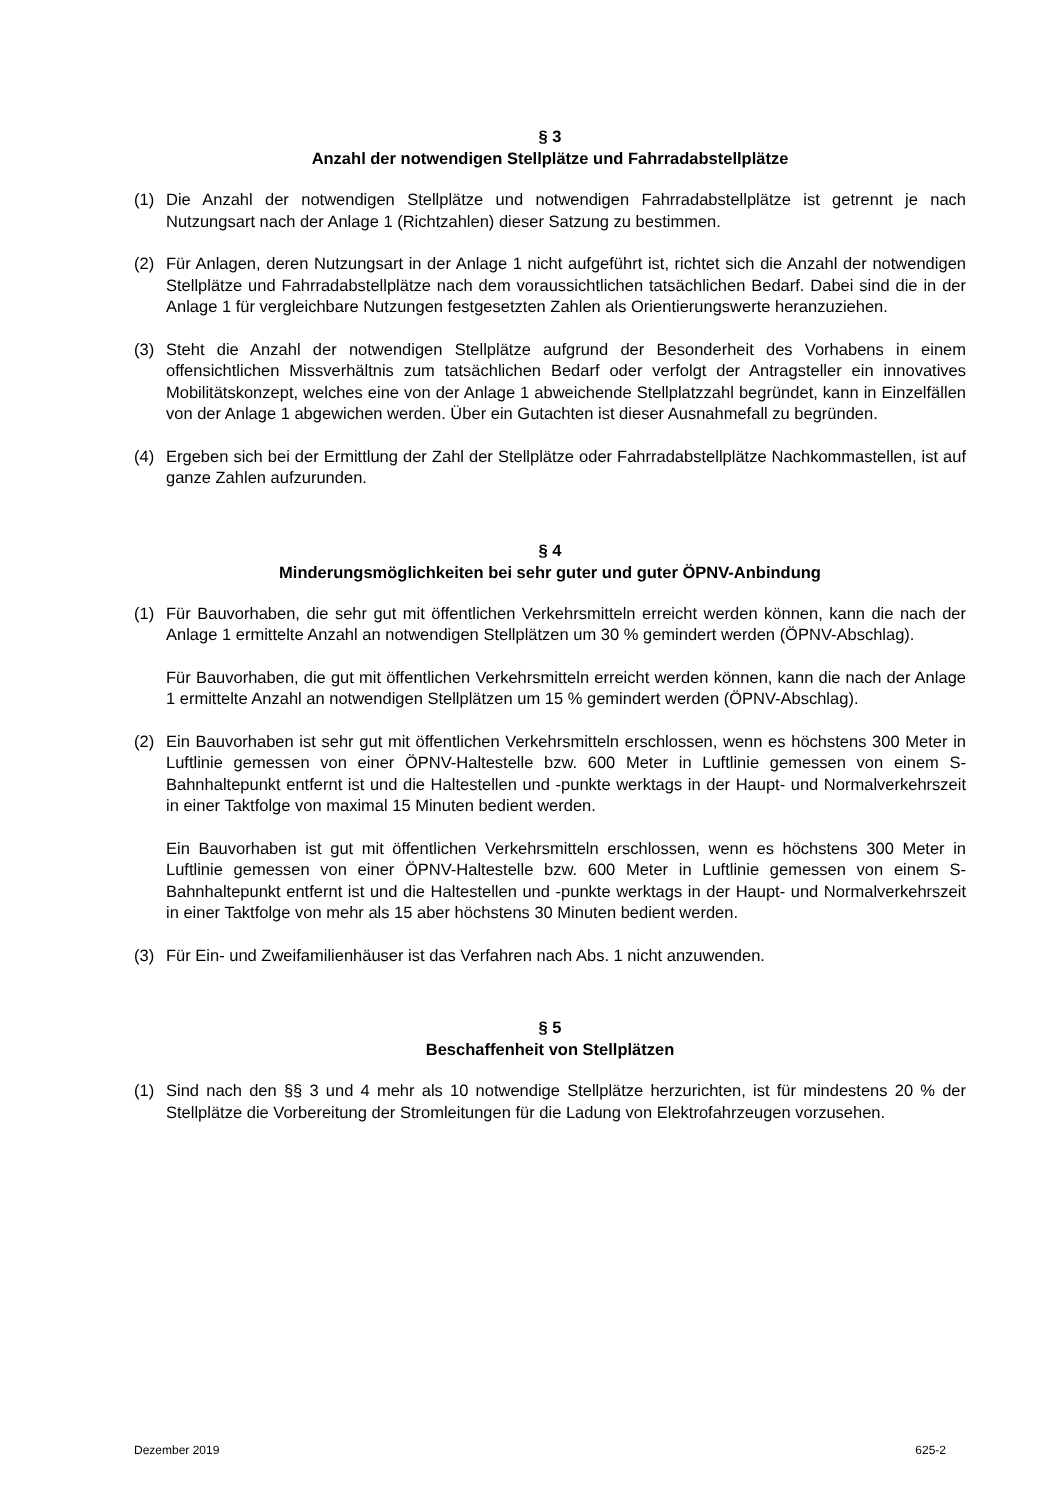§ 3
Anzahl der notwendigen Stellplätze und Fahrradabstellplätze
(1) Die Anzahl der notwendigen Stellplätze und notwendigen Fahrradabstellplätze ist getrennt je nach Nutzungsart nach der Anlage 1 (Richtzahlen) dieser Satzung zu bestimmen.
(2) Für Anlagen, deren Nutzungsart in der Anlage 1 nicht aufgeführt ist, richtet sich die Anzahl der notwendigen Stellplätze und Fahrradabstellplätze nach dem voraussichtlichen tatsächlichen Bedarf. Dabei sind die in der Anlage 1 für vergleichbare Nutzungen festgesetzten Zahlen als Orientierungswerte heranzuziehen.
(3) Steht die Anzahl der notwendigen Stellplätze aufgrund der Besonderheit des Vorhabens in einem offensichtlichen Missverhältnis zum tatsächlichen Bedarf oder verfolgt der Antragsteller ein innovatives Mobilitätskonzept, welches eine von der Anlage 1 abweichende Stellplatzzahl begründet, kann in Einzelfällen von der Anlage 1 abgewichen werden. Über ein Gutachten ist dieser Ausnahmefall zu begründen.
(4) Ergeben sich bei der Ermittlung der Zahl der Stellplätze oder Fahrradabstellplätze Nachkommastellen, ist auf ganze Zahlen aufzurunden.
§ 4
Minderungsmöglichkeiten bei sehr guter und guter ÖPNV-Anbindung
(1) Für Bauvorhaben, die sehr gut mit öffentlichen Verkehrsmitteln erreicht werden können, kann die nach der Anlage 1 ermittelte Anzahl an notwendigen Stellplätzen um 30 % gemindert werden (ÖPNV-Abschlag).
Für Bauvorhaben, die gut mit öffentlichen Verkehrsmitteln erreicht werden können, kann die nach der Anlage 1 ermittelte Anzahl an notwendigen Stellplätzen um 15 % gemindert werden (ÖPNV-Abschlag).
(2) Ein Bauvorhaben ist sehr gut mit öffentlichen Verkehrsmitteln erschlossen, wenn es höchstens 300 Meter in Luftlinie gemessen von einer ÖPNV-Haltestelle bzw. 600 Meter in Luftlinie gemessen von einem S-Bahnhaltepunkt entfernt ist und die Haltestellen und -punkte werktags in der Haupt- und Normalverkehrszeit in einer Taktfolge von maximal 15 Minuten bedient werden.
Ein Bauvorhaben ist gut mit öffentlichen Verkehrsmitteln erschlossen, wenn es höchstens 300 Meter in Luftlinie gemessen von einer ÖPNV-Haltestelle bzw. 600 Meter in Luftlinie gemessen von einem S-Bahnhaltepunkt entfernt ist und die Haltestellen und -punkte werktags in der Haupt- und Normalverkehrszeit in einer Taktfolge von mehr als 15 aber höchstens 30 Minuten bedient werden.
(3) Für Ein- und Zweifamilienhäuser ist das Verfahren nach Abs. 1 nicht anzuwenden.
§ 5
Beschaffenheit von Stellplätzen
(1) Sind nach den §§ 3 und 4 mehr als 10 notwendige Stellplätze herzurichten, ist für mindestens 20 % der Stellplätze die Vorbereitung der Stromleitungen für die Ladung von Elektrofahrzeugen vorzusehen.
Dezember 2019 625-2